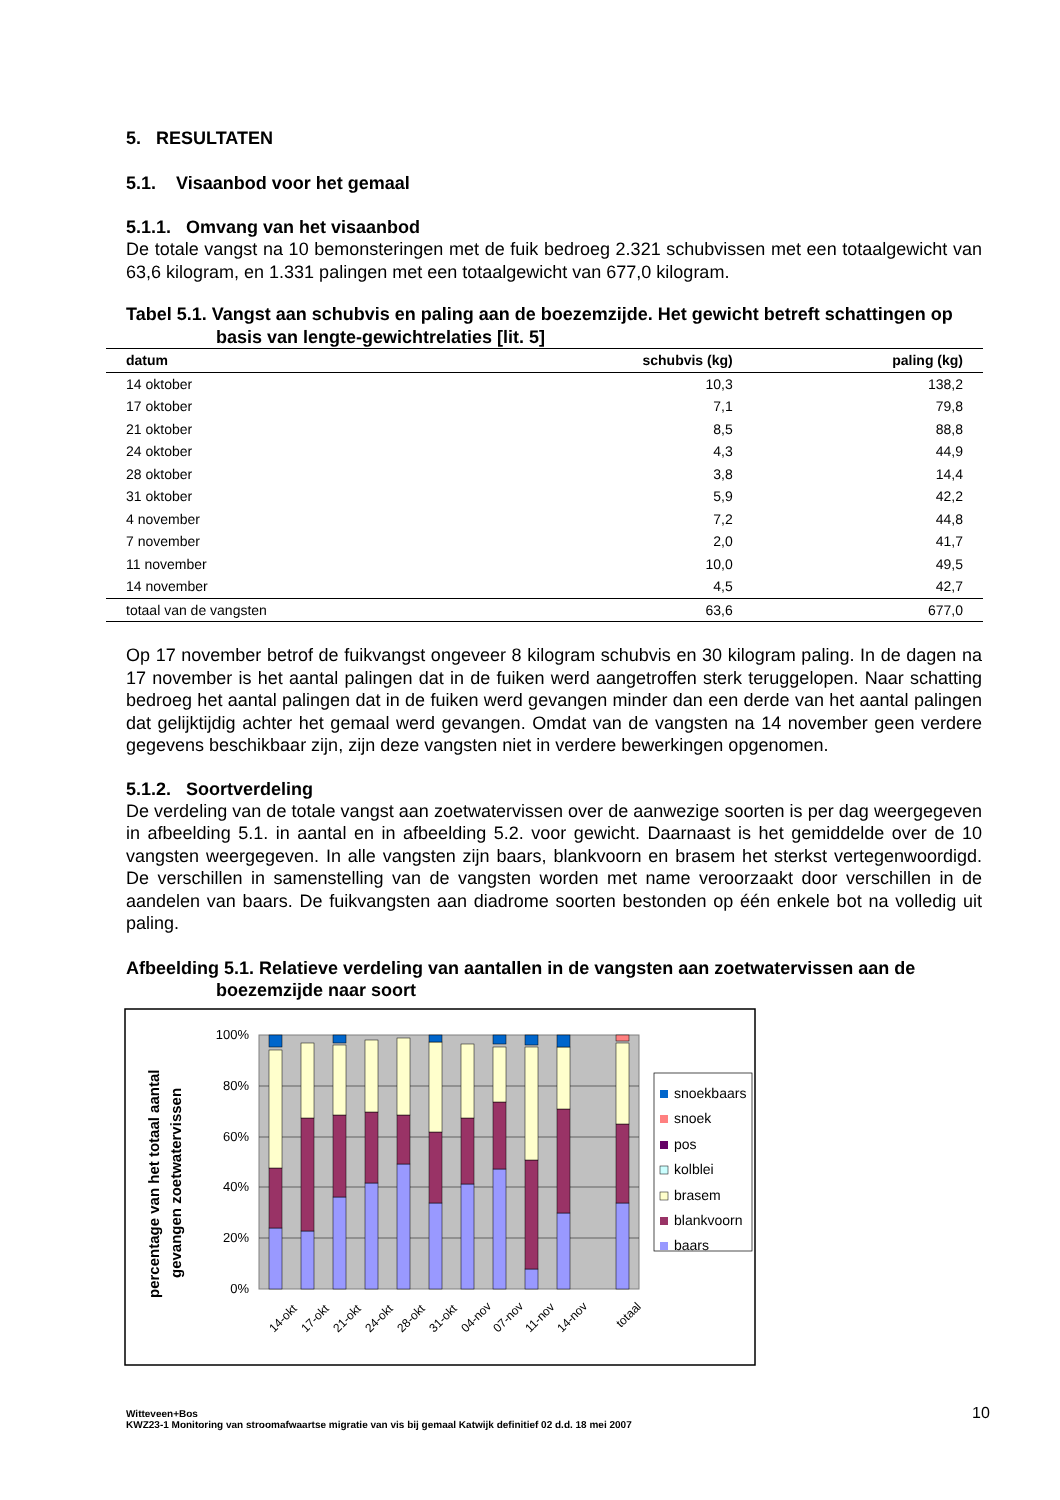5. RESULTATEN
5.1. Visaanbod voor het gemaal
5.1.1. Omvang van het visaanbod
De totale vangst na 10 bemonsteringen met de fuik bedroeg 2.321 schubvissen met een totaalgewicht van 63,6 kilogram, en 1.331 palingen met een totaalgewicht van 677,0 kilogram.
Tabel 5.1. Vangst aan schubvis en paling aan de boezemzijde. Het gewicht betreft schattingen op basis van lengte-gewichtrelaties [lit. 5]
| datum | schubvis (kg) | paling (kg) |
| --- | --- | --- |
| 14 oktober | 10,3 | 138,2 |
| 17 oktober | 7,1 | 79,8 |
| 21 oktober | 8,5 | 88,8 |
| 24 oktober | 4,3 | 44,9 |
| 28 oktober | 3,8 | 14,4 |
| 31 oktober | 5,9 | 42,2 |
| 4 november | 7,2 | 44,8 |
| 7 november | 2,0 | 41,7 |
| 11 november | 10,0 | 49,5 |
| 14 november | 4,5 | 42,7 |
| totaal van de vangsten | 63,6 | 677,0 |
Op 17 november betrof de fuikvangst ongeveer 8 kilogram schubvis en 30 kilogram paling. In de dagen na 17 november is het aantal palingen dat in de fuiken werd aangetroffen sterk teruggelopen. Naar schatting bedroeg het aantal palingen dat in de fuiken werd gevangen minder dan een derde van het aantal palingen dat gelijktijdig achter het gemaal werd gevangen. Omdat van de vangsten na 14 november geen verdere gegevens beschikbaar zijn, zijn deze vangsten niet in verdere bewerkingen opgenomen.
5.1.2. Soortverdeling
De verdeling van de totale vangst aan zoetwatervissen over de aanwezige soorten is per dag weergegeven in afbeelding 5.1. in aantal en in afbeelding 5.2. voor gewicht. Daarnaast is het gemiddelde over de 10 vangsten weergegeven. In alle vangsten zijn baars, blankvoorn en brasem het sterkst vertegenwoordigd. De verschillen in samenstelling van de vangsten worden met name veroorzaakt door verschillen in de aandelen van baars. De fuikvangsten aan diadrome soorten bestonden op één enkele bot na volledig uit paling.
Afbeelding 5.1. Relatieve verdeling van aantallen in de vangsten aan zoetwatervissen aan de boezemzijde naar soort
percentage van het totaal aantal
gevangen zoetwatervissen
100%
80%
60%
40%
20%
0%
14-okt
17-okt
21-okt
24-okt
28-okt
31-okt
04-nov
07-nov
11-nov
14-nov
totaal
snoekbaars
snoek
pos
kolblei
brasem
blankvoorn
baars
Witteveen+Bos
KWZ23-1 Monitoring van stroomafwaartse migratie van vis bij gemaal Katwijk definitief 02 d.d. 18 mei 2007
10